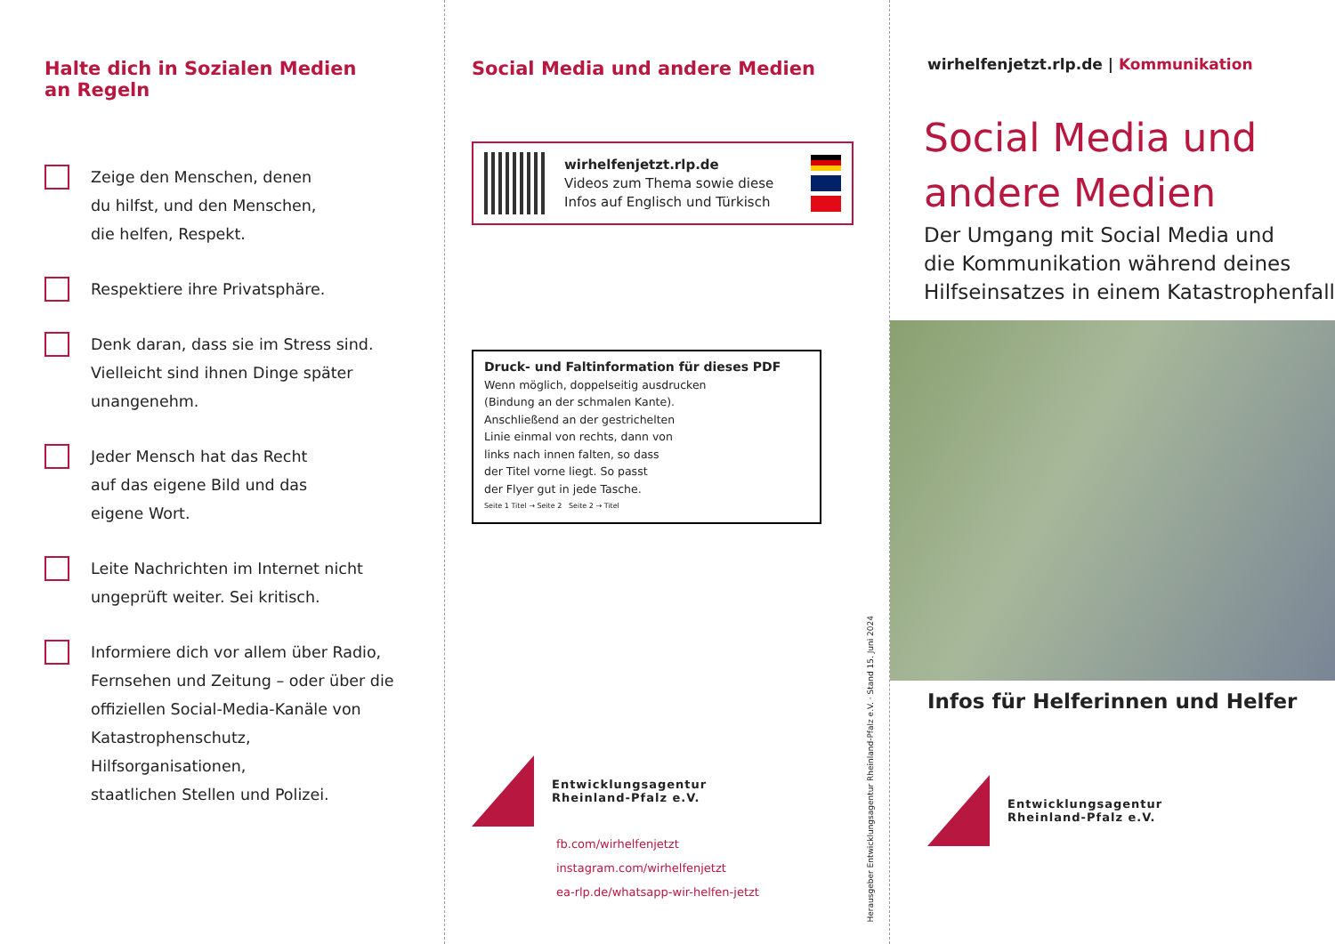Halte dich in Sozialen Medien
an Regeln
Zeige den Menschen, denen
du hilfst, und den Menschen,
die helfen, Respekt.
Respektiere ihre Privatsphäre.
Denk daran, dass sie im Stress sind.
Vielleicht sind ihnen Dinge später
unangenehm.
Jeder Mensch hat das Recht
auf das eigene Bild und das
eigene Wort.
Leite Nachrichten im Internet nicht
ungeprüft weiter. Sei kritisch.
Informiere dich vor allem über Radio,
Fernsehen und Zeitung – oder über die
offiziellen Social-Media-Kanäle von
Katastrophenschutz, Hilfsorganisationen,
staatlichen Stellen und Polizei.
Social Media und andere Medien
wirhelfenjetzt.rlp.de
Videos zum Thema sowie diese
Infos auf Englisch und Türkisch
Druck- und Faltinformation für dieses PDF
Wenn möglich, doppelseitig ausdrucken
(Bindung an der schmalen Kante).
Anschließend an der gestrichelten
Linie einmal von rechts, dann von
links nach innen falten, so dass
der Titel vorne liegt. So passt
der Flyer gut in jede Tasche.
Seite 1 Titel → Seite 2 Seite 2 → Titel
Entwicklungsagentur
Rheinland-Pfalz e.V.
fb.com/wirhelfenjetzt
instagram.com/wirhelfenjetzt
ea-rlp.de/whatsapp-wir-helfen-jetzt
Herausgeber Entwicklungsagentur Rheinland-Pfalz e.V. · Stand 15. Juni 2024
wirhelfenjetzt.rlp.de | Kommunikation
Social Media und
andere Medien
Der Umgang mit Social Media und
die Kommunikation während deines
Hilfseinsatzes in einem Katastrophenfall
Infos für Helferinnen und Helfer
Entwicklungsagentur
Rheinland-Pfalz e.V.